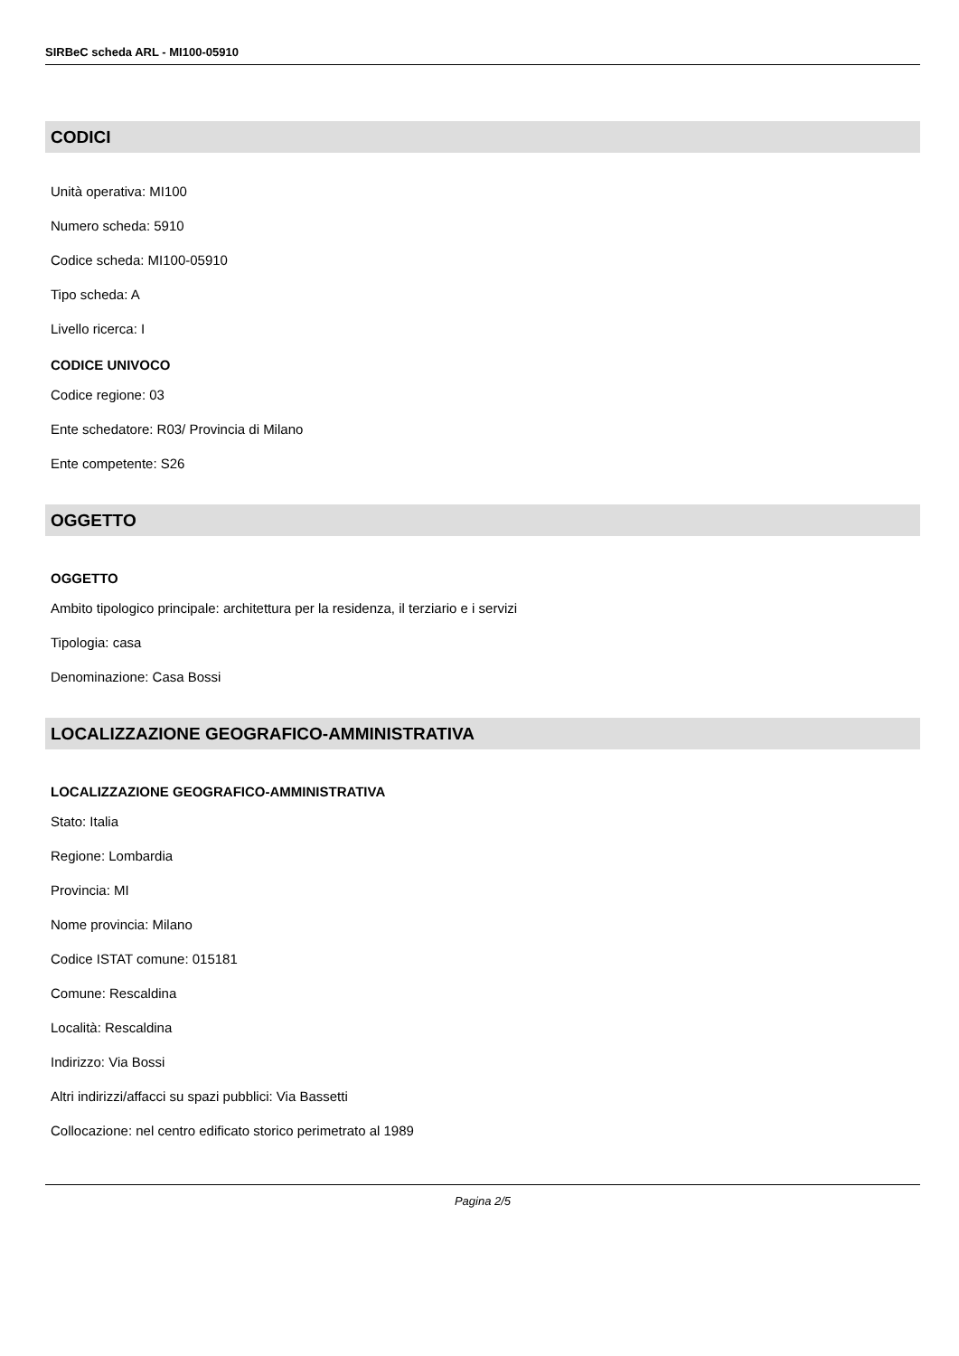SIRBeC scheda ARL - MI100-05910
CODICI
Unità operativa: MI100
Numero scheda: 5910
Codice scheda: MI100-05910
Tipo scheda: A
Livello ricerca: I
CODICE UNIVOCO
Codice regione: 03
Ente schedatore: R03/ Provincia di Milano
Ente competente: S26
OGGETTO
OGGETTO
Ambito tipologico principale: architettura per la residenza, il terziario e i servizi
Tipologia: casa
Denominazione: Casa Bossi
LOCALIZZAZIONE GEOGRAFICO-AMMINISTRATIVA
LOCALIZZAZIONE GEOGRAFICO-AMMINISTRATIVA
Stato: Italia
Regione: Lombardia
Provincia: MI
Nome provincia: Milano
Codice ISTAT comune: 015181
Comune: Rescaldina
Località: Rescaldina
Indirizzo: Via Bossi
Altri indirizzi/affacci su spazi pubblici: Via Bassetti
Collocazione: nel centro edificato storico perimetrato al 1989
Pagina 2/5